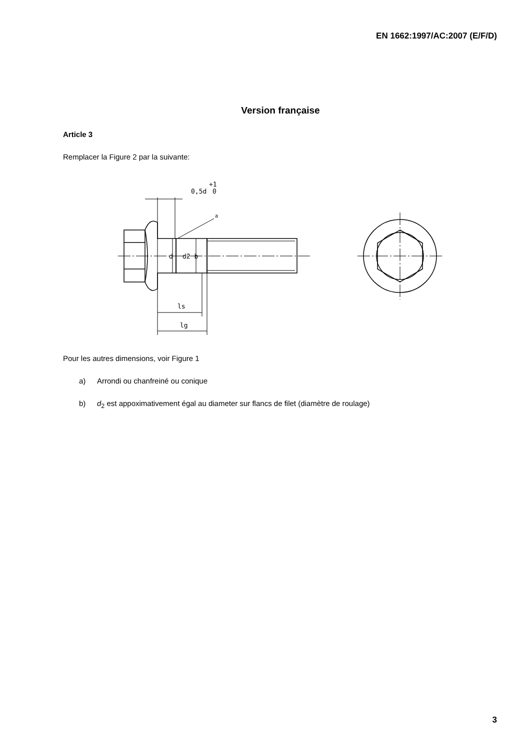EN 1662:1997/AC:2007 (E/F/D)
Version française
Article 3
Remplacer la Figure 2 par la suivante:
0,5d
+1
0
a
d
d2 b
ls
lg
Pour les autres dimensions, voir Figure 1
a) Arrondi ou chanfreiné ou conique
b) d<sub>2</sub> est appoximativement égal au diameter sur flancs de filet (diamètre de roulage)
3